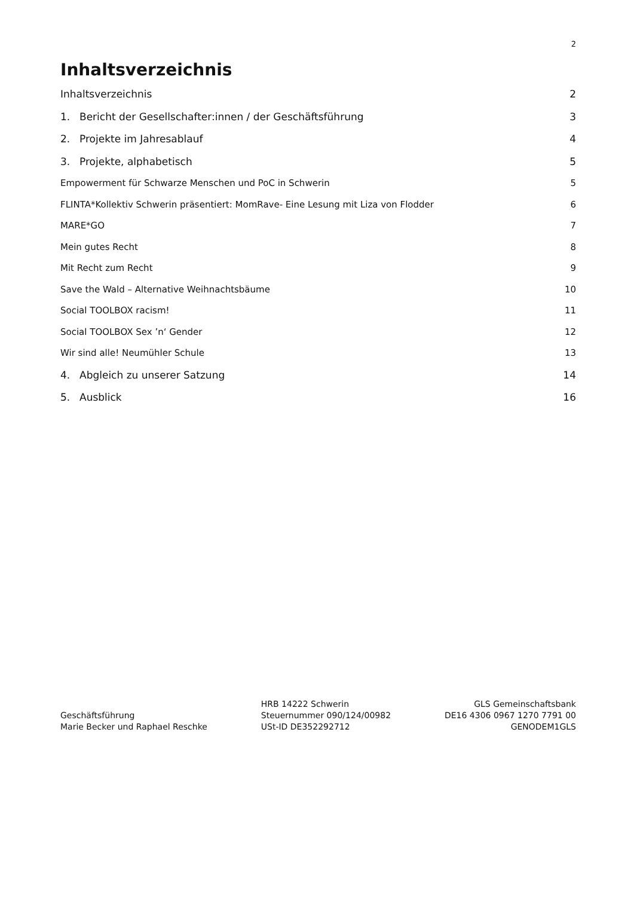2
Inhaltsverzeichnis
Inhaltsverzeichnis 2
1. Bericht der Gesellschafter:innen / der Geschäftsführung 3
2. Projekte im Jahresablauf 4
3. Projekte, alphabetisch 5
Empowerment für Schwarze Menschen und PoC in Schwerin 5
FLINTA*Kollektiv Schwerin präsentiert: MomRave- Eine Lesung mit Liza von Flodder 6
MARE*GO 7
Mein gutes Recht 8
Mit Recht zum Recht 9
Save the Wald – Alternative Weihnachtsbäume 10
Social TOOLBOX racism! 11
Social TOOLBOX Sex ’n‘ Gender 12
Wir sind alle! Neumühler Schule 13
4. Abgleich zu unserer Satzung 14
5. Ausblick 16
Geschäftsführung
Marie Becker und Raphael Reschke
HRB 14222 Schwerin
Steuernummer 090/124/00982
USt-ID DE352292712
GLS Gemeinschaftsbank
DE16 4306 0967 1270 7791 00
GENODEM1GLS